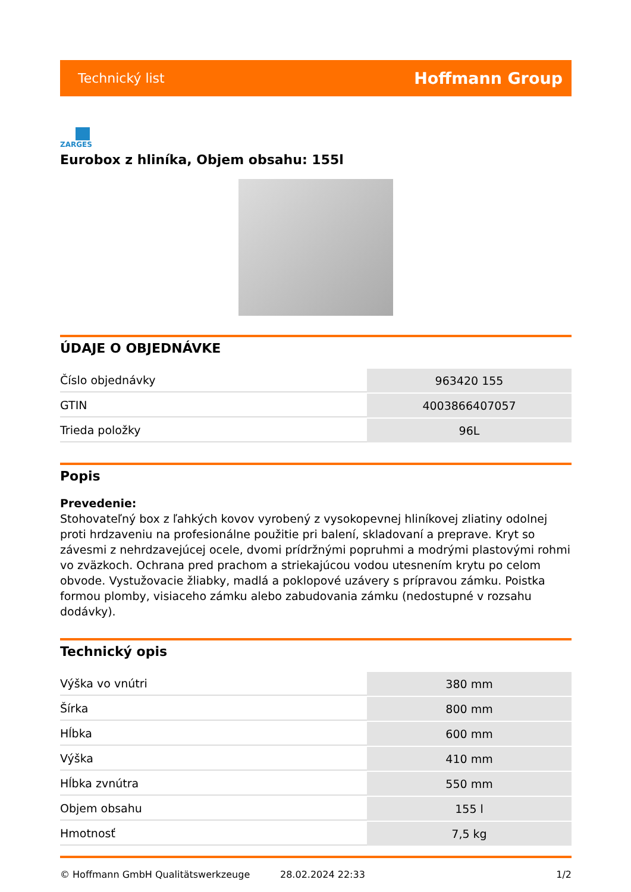Technický list Hoffmann Group
ZARGES
Eurobox z hliníka, Objem obsahu: 155l
ÚDAJE O OBJEDNÁVKE
| Číslo objednávky | 963420 155 |
| GTIN | 4003866407057 |
| Trieda položky | 96L |
Popis
Prevedenie:
Stohovateľný box z ľahkých kovov vyrobený z vysokopevnej hliníkovej zliatiny odolnej proti hrdzaveniu na profesionálne použitie pri balení, skladovaní a preprave. Kryt so závesmi z nehrdzavejúcej ocele, dvomi prídržnými popruhmi a modrými plastovými rohmi vo zväzkoch. Ochrana pred prachom a striekajúcou vodou utesnením krytu po celom obvode. Vystužovacie žliabky, madlá a poklopové uzávery s prípravou zámku. Poistka formou plomby, visiaceho zámku alebo zabudovania zámku (nedostupné v rozsahu dodávky).
Technický opis
| Výška vo vnútri | 380 mm |
| Šírka | 800 mm |
| Hĺbka | 600 mm |
| Výška | 410 mm |
| Hĺbka zvnútra | 550 mm |
| Objem obsahu | 155 l |
| Hmotnosť | 7,5 kg |
© Hoffmann GmbH Qualitätswerkzeuge 28.02.2024 22:33 1/2